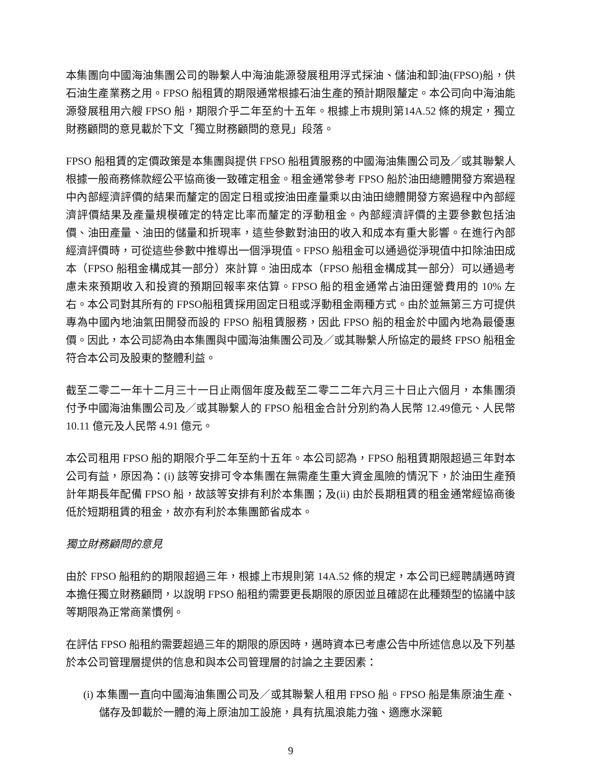本集團向中國海油集團公司的聯繫人中海油能源發展租用浮式採油、儲油和卸油(FPSO)船，供石油生產業務之用。FPSO 船租賃的期限通常根據石油生產的預計期限釐定。本公司向中海油能源發展租用六艘 FPSO 船，期限介乎二年至約十五年。根據上市規則第14A.52 條的規定，獨立財務顧問的意見載於下文「獨立財務顧問的意見」段落。
FPSO 船租賃的定價政策是本集團與提供 FPSO 船租賃服務的中國海油集團公司及／或其聯繫人根據一般商務條款經公平協商後一致確定租金。租金通常參考 FPSO 船於油田總體開發方案過程中內部經濟評價的結果而釐定的固定日租或按油田產量乘以由油田總體開發方案過程中內部經濟評價結果及產量規模確定的特定比率而釐定的浮動租金。內部經濟評價的主要參數包括油價、油田產量、油田的儲量和折現率，這些參數對油田的收入和成本有重大影響。在進行內部經濟評價時，可從這些參數中推導出一個淨現值。FPSO 船租金可以通過從淨現值中扣除油田成本（FPSO 船租金構成其一部分）來計算。油田成本（FPSO 船租金構成其一部分）可以通過考慮未來預期收入和投資的預期回報率來估算。FPSO 船的租金通常占油田運營費用的 10% 左右。本公司對其所有的 FPSO船租賃採用固定日租或浮動租金兩種方式。由於並無第三方可提供專為中國內地油氣田開發而設的 FPSO 船租賃服務，因此 FPSO 船的租金於中國內地為最優惠價。因此，本公司認為由本集團與中國海油集團公司及／或其聯繫人所協定的最終 FPSO 船租金符合本公司及股東的整體利益。
截至二零二一年十二月三十一日止兩個年度及截至二零二二年六月三十日止六個月，本集團須付予中國海油集團公司及／或其聯繫人的 FPSO 船租金合計分別約為人民幣 12.49億元、人民幣 10.11 億元及人民幣 4.91 億元。
本公司租用 FPSO 船的期限介乎二年至約十五年。本公司認為，FPSO 船租賃期限超過三年對本公司有益，原因為：(i) 該等安排可令本集團在無需產生重大資金風險的情況下，於油田生產預計年期長年配備 FPSO 船，故該等安排有利於本集團；及(ii) 由於長期租賃的租金通常經協商後低於短期租賃的租金，故亦有利於本集團節省成本。
獨立財務顧問的意見
由於 FPSO 船租約的期限超過三年，根據上市規則第 14A.52 條的規定，本公司已經聘請邁時資本擔任獨立財務顧問，以說明 FPSO 船租約需要更長期限的原因並且確認在此種類型的協議中該等期限為正常商業慣例。
在評估 FPSO 船租約需要超過三年的期限的原因時，邁時資本已考慮公告中所述信息以及下列基於本公司管理層提供的信息和與本公司管理層的討論之主要因素：
(i) 本集團一直向中國海油集團公司及／或其聯繫人租用 FPSO 船。FPSO 船是集原油生產、儲存及卸載於一體的海上原油加工設施，具有抗風浪能力強、適應水深範
9